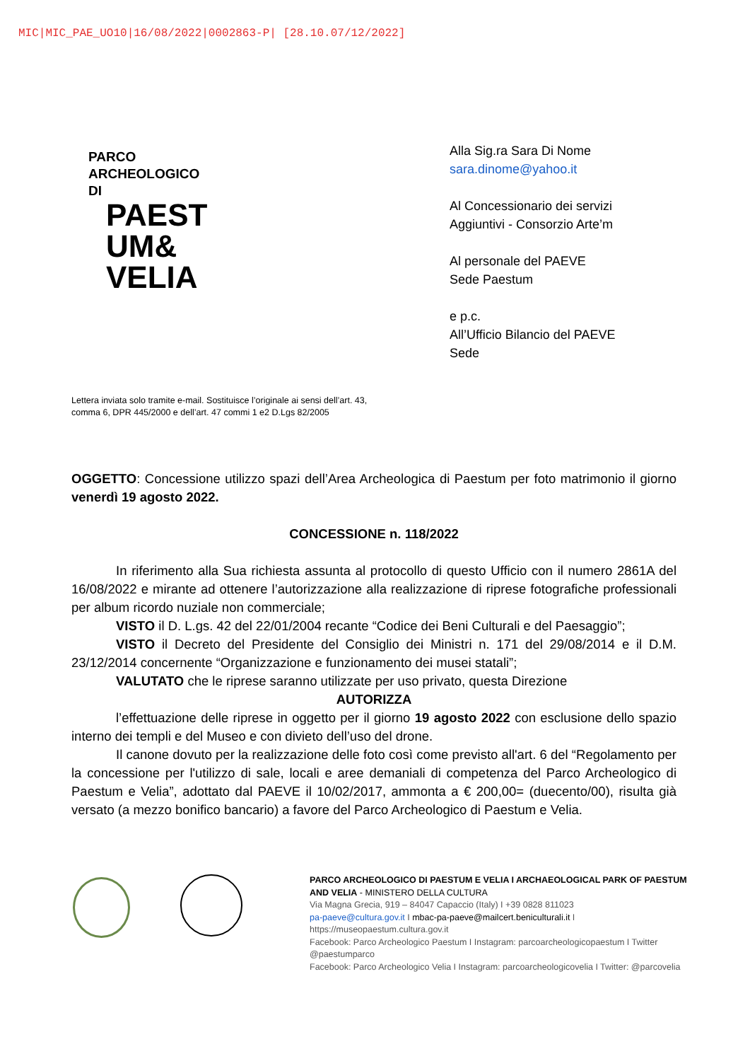MIC|MIC_PAE_UO10|16/08/2022|0002863-P| [28.10.07/12/2022]
PARCO
ARCHEOLOGICO
DI
PAEST
UM&
VELIA
Alla Sig.ra Sara Di Nome
sara.dinome@yahoo.it
Al Concessionario dei servizi
Aggiuntivi - Consorzio Arte’m
Al personale del PAEVE
Sede Paestum
e p.c.
All’Ufficio Bilancio del PAEVE
Sede
Lettera inviata solo tramite e-mail. Sostituisce l’originale ai sensi dell’art. 43,
comma 6, DPR 445/2000 e dell’art. 47 commi 1 e2 D.Lgs 82/2005
OGGETTO: Concessione utilizzo spazi dell’Area Archeologica di Paestum per foto matrimonio il giorno venerdì 19 agosto 2022.
CONCESSIONE n. 118/2022
In riferimento alla Sua richiesta assunta al protocollo di questo Ufficio con il numero 2861A del 16/08/2022 e mirante ad ottenere l’autorizzazione alla realizzazione di riprese fotografiche professionali per album ricordo nuziale non commerciale;
VISTO il D. L.gs. 42 del 22/01/2004 recante “Codice dei Beni Culturali e del Paesaggio”;
VISTO il Decreto del Presidente del Consiglio dei Ministri n. 171 del 29/08/2014 e il D.M. 23/12/2014 concernente “Organizzazione e funzionamento dei musei statali”;
VALUTATO che le riprese saranno utilizzate per uso privato, questa Direzione
AUTORIZZA
l’effettuazione delle riprese in oggetto per il giorno 19 agosto 2022 con esclusione dello spazio interno dei templi e del Museo e con divieto dell’uso del drone.
Il canone dovuto per la realizzazione delle foto così come previsto all'art. 6 del “Regolamento per la concessione per l'utilizzo di sale, locali e aree demaniali di competenza del Parco Archeologico di Paestum e Velia”, adottato dal PAEVE il 10/02/2017, ammonta a € 200,00= (duecento/00), risulta già versato (a mezzo bonifico bancario) a favore del Parco Archeologico di Paestum e Velia.
PARCO ARCHEOLOGICO DI PAESTUM E VELIA I ARCHAEOLOGICAL PARK OF PAESTUM AND VELIA - MINISTERO DELLA CULTURA
Via Magna Grecia, 919 – 84047 Capaccio (Italy) I +39 0828 811023
pa-paeve@cultura.gov.it I mbac-pa-paeve@mailcert.beniculturali.it I
https://museopaestum.cultura.gov.it
Facebook: Parco Archeologico Paestum I Instagram: parcoarcheologicopaestum I Twitter @paestumparco
Facebook: Parco Archeologico Velia I Instagram: parcoarcheologicovelia I Twitter: @parcovelia